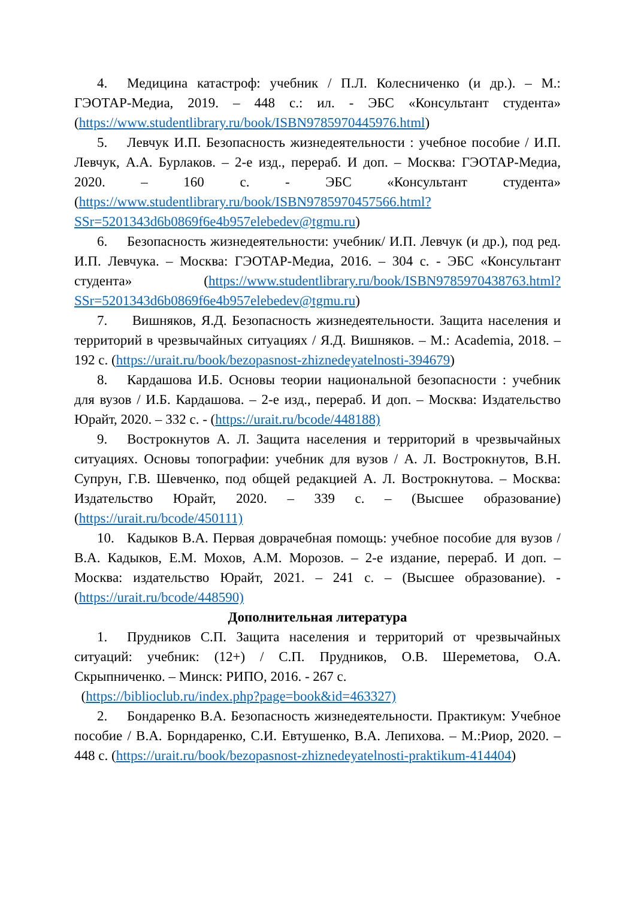4. Медицина катастроф: учебник / П.Л. Колесниченко (и др.). – М.: ГЭОТАР-Медиа, 2019. – 448 с.: ил. - ЭБС «Консультант студента» (https://www.studentlibrary.ru/book/ISBN9785970445976.html)
5. Левчук И.П. Безопасность жизнедеятельности : учебное пособие / И.П. Левчук, А.А. Бурлаков. – 2-е изд., перераб. И доп. – Москва: ГЭОТАР-Медиа, 2020. – 160 с. - ЭБС «Консультант студента» (https://www.studentlibrary.ru/book/ISBN9785970457566.html?SSr=5201343d6b0869f6e4b957elebedev@tgmu.ru)
6. Безопасность жизнедеятельности: учебник/ И.П. Левчук (и др.), под ред. И.П. Левчука. – Москва: ГЭОТАР-Медиа, 2016. – 304 с. - ЭБС «Консультант студента» (https://www.studentlibrary.ru/book/ISBN9785970438763.html?SSr=5201343d6b0869f6e4b957elebedev@tgmu.ru)
7. Вишняков, Я.Д. Безопасность жизнедеятельности. Защита населения и территорий в чрезвычайных ситуациях / Я.Д. Вишняков. – М.: Academia, 2018. – 192 с. (https://urait.ru/book/bezopasnost-zhiznedeyatelnosti-394679)
8. Кардашова И.Б. Основы теории национальной безопасности : учебник для вузов / И.Б. Кардашова. – 2-е изд., перераб. И доп. – Москва: Издательство Юрайт, 2020. – 332 с. - (https://urait.ru/bcode/448188)
9. Вострокнутов А. Л. Защита населения и территорий в чрезвычайных ситуациях. Основы топографии: учебник для вузов / А. Л. Вострокнутов, В.Н. Супрун, Г.В. Шевченко, под общей редакцией А. Л. Вострокнутова. – Москва: Издательство Юрайт, 2020. – 339 с. – (Высшее образование) (https://urait.ru/bcode/450111)
10. Кадыков В.А. Первая доврачебная помощь: учебное пособие для вузов / В.А. Кадыков, Е.М. Мохов, А.М. Морозов. – 2-е издание, перераб. И доп. – Москва: издательство Юрайт, 2021. – 241 с. – (Высшее образование). - (https://urait.ru/bcode/448590)
Дополнительная литература
1. Прудников С.П. Защита населения и территорий от чрезвычайных ситуаций: учебник: (12+) / С.П. Прудников, О.В. Шереметова, О.А. Скрыпниченко. – Минск: РИПО, 2016. - 267 с.
(https://biblioclub.ru/index.php?page=book&id=463327)
2. Бондаренко В.А. Безопасность жизнедеятельности. Практикум: Учебное пособие / В.А. Борндаренко, С.И. Евтушенко, В.А. Лепихова. – М.:Риор, 2020. – 448 с. (https://urait.ru/book/bezopasnost-zhiznedeyatelnosti-praktikum-414404)